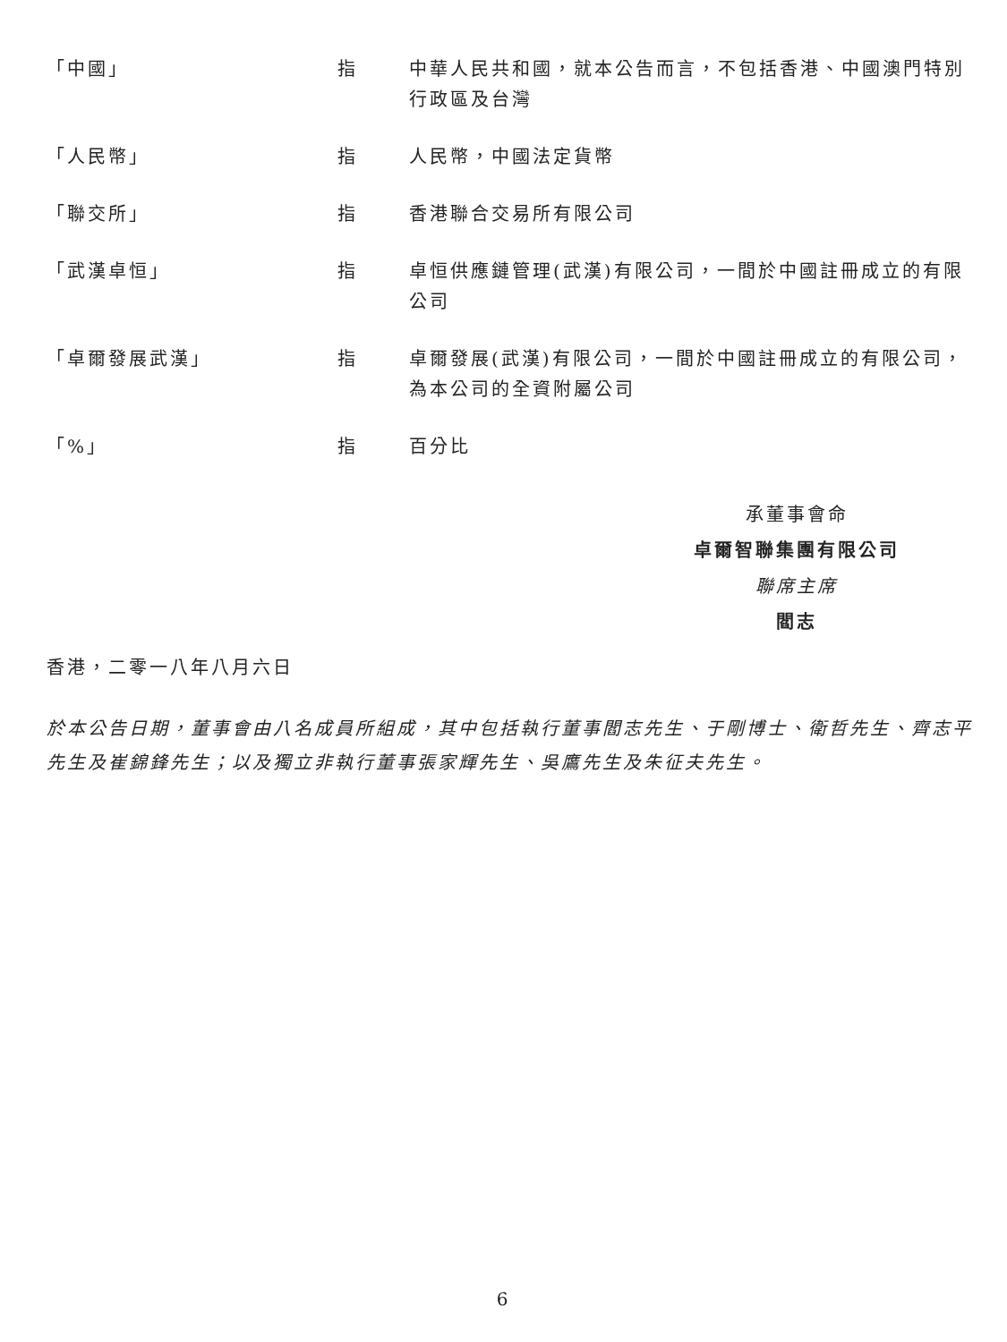「中國」 指 中華人民共和國，就本公告而言，不包括香港、中國澳門特別行政區及台灣
「人民幣」 指 人民幣，中國法定貨幣
「聯交所」 指 香港聯合交易所有限公司
「武漢卓恒」 指 卓恒供應鏈管理(武漢)有限公司，一間於中國註冊成立的有限公司
「卓爾發展武漢」 指 卓爾發展(武漢)有限公司，一間於中國註冊成立的有限公司，為本公司的全資附屬公司
「%」 指 百分比
承董事會命
卓爾智聯集團有限公司
聯席主席
閻志
香港，二零一八年八月六日
於本公告日期，董事會由八名成員所組成，其中包括執行董事閻志先生、于剛博士、衛哲先生、齊志平先生及崔錦鋒先生；以及獨立非執行董事張家輝先生、吳鷹先生及朱征夫先生。
6